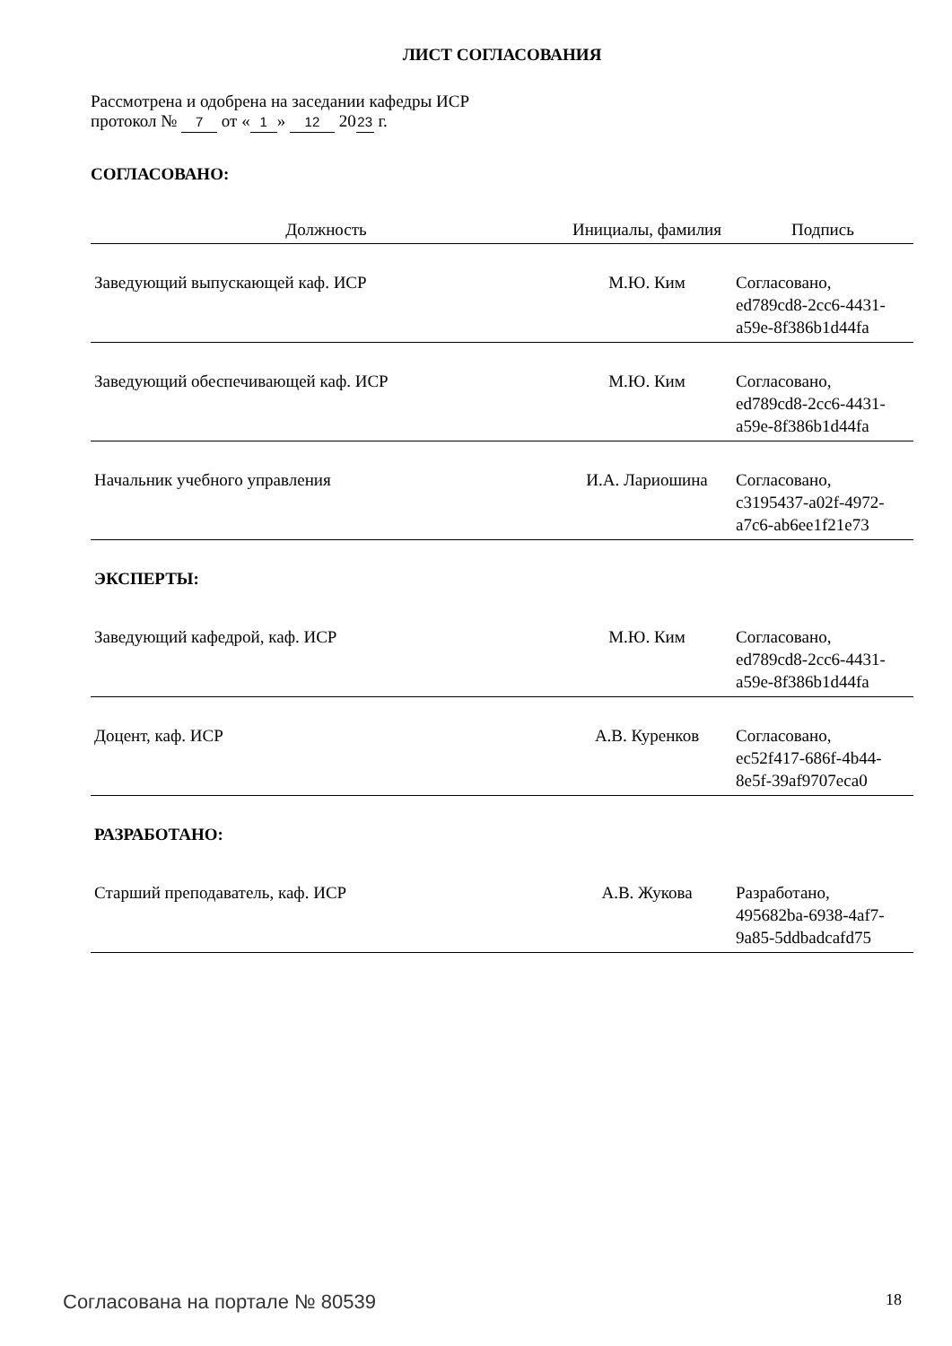ЛИСТ СОГЛАСОВАНИЯ
Рассмотрена и одобрена на заседании кафедры ИСР
протокол № 7 от « 1 » 12 20 23 г.
СОГЛАСОВАНО:
| Должность | Инициалы, фамилия | Подпись |
| --- | --- | --- |
| Заведующий выпускающей каф. ИСР | М.Ю. Ким | Согласовано, ed789cd8-2cc6-4431- a59e-8f386b1d44fa |
| Заведующий обеспечивающей каф. ИСР | М.Ю. Ким | Согласовано, ed789cd8-2cc6-4431- a59e-8f386b1d44fa |
| Начальник учебного управления | И.А. Лариошина | Согласовано, c3195437-a02f-4972- a7c6-ab6ee1f21e73 |
| ЭКСПЕРТЫ: | | |
| Заведующий кафедрой, каф. ИСР | М.Ю. Ким | Согласовано, ed789cd8-2cc6-4431- a59e-8f386b1d44fa |
| Доцент, каф. ИСР | А.В. Куренков | Согласовано, ec52f417-686f-4b44- 8e5f-39af9707eca0 |
| РАЗРАБОТАНО: | | |
| Старший преподаватель, каф. ИСР | А.В. Жукова | Разработано, 495682ba-6938-4af7- 9a85-5ddbadcafd75 |
Согласована на портале № 80539 18